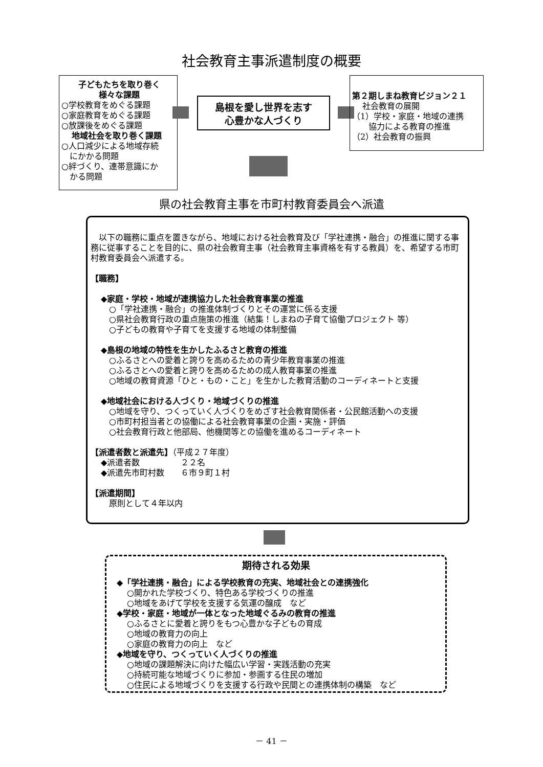社会教育主事派遣制度の概要
子どもたちを取り巻く
様々な課題
○学校教育をめぐる課題
○家庭教育をめぐる課題
○放課後をめぐる課題
地域社会を取り巻く課題
○人口減少による地域存続
　にかかる問題
○絆づくり、連帯意識にか
　かる問題
島根を愛し世界を志す
心豊かな人づくり
第２期しまね教育ビジョン２１
社会教育の展開
（1）学校・家庭・地域の連携
　　協力による教育の推進
（2）社会教育の振興
県の社会教育主事を市町村教育委員会へ派遣
　以下の職務に重点を置きながら、地域における社会教育及び「学社連携・融合」の推進に関する事務に従事することを目的に、県の社会教育主事（社会教育主事資格を有する教員）を、希望する市町村教育委員会へ派遣する。
【職務】
◆家庭・学校・地域が連携協力した社会教育事業の推進
○「学社連携・融合」の推進体制づくりとその運営に係る支援
○県社会教育行政の重点施策の推進（結集！しまねの子育て協働プロジェクト 等）
○子どもの教育や子育てを支援する地域の体制整備
◆島根の地域の特性を生かしたふるさと教育の推進
○ふるさとへの愛着と誇りを高めるための青少年教育事業の推進
○ふるさとへの愛着と誇りを高めるための成人教育事業の推進
○地域の教育資源「ひと・もの・こと」を生かした教育活動のコーディネートと支援
◆地域社会における人づくり・地域づくりの推進
○地域を守り、つくっていく人づくりをめざす社会教育関係者・公民館活動への支援
○市町村担当者との協働による社会教育事業の企画・実施・評価
○社会教育行政と他部局、他機関等との協働を進めるコーディネート
【派遣者数と派遣先】（平成２７年度）
◆派遣者数　　　　　２２名
◆派遣先市町村数　　６市９町１村
【派遣期間】
原則として４年以内
期待される効果
◆「学社連携・融合」による学校教育の充実、地域社会との連携強化
○開かれた学校づくり、特色ある学校づくりの推進
○地域をあげて学校を支援する気運の醸成　など
◆学校・家庭・地域が一体となった地域ぐるみの教育の推進
○ふるさとに愛着と誇りをもつ心豊かな子どもの育成
○地域の教育力の向上
○家庭の教育力の向上　など
◆地域を守り、つくっていく人づくりの推進
○地域の課題解決に向けた幅広い学習・実践活動の充実
○持続可能な地域づくりに参加・参画する住民の増加
○住民による地域づくりを支援する行政や民間との連携体制の構築　など
－ 41 －